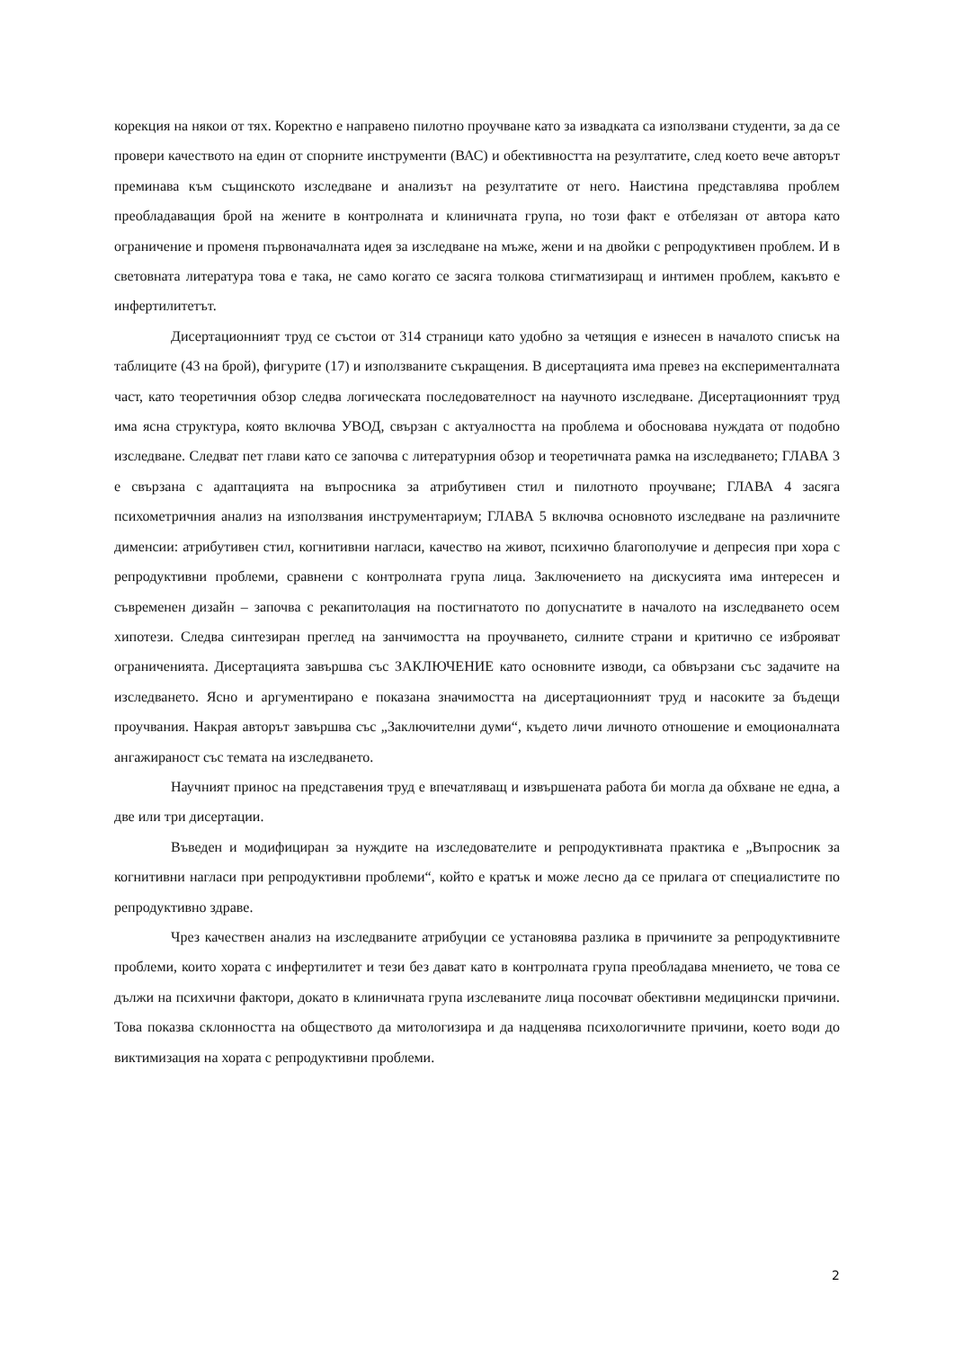корекция на някои от тях. Коректно е направено пилотно проучване като за извадката са използвани студенти, за да се провери качеството на един от спорните инструменти (ВАС) и обективността на резултатите, след което вече авторът преминава към същинското изследване и анализът на резултатите от него. Наистина представлява проблем преобладаващия брой на жените в контролната и клиничната група, но този факт е отбелязан от автора като ограничение и променя първоначалната идея за изследване на мъже, жени и на двойки с репродуктивен проблем. И в световната литература това е така, не само когато се засяга толкова стигматизиращ и интимен проблем, какъвто е инфертилитетът.
Дисертационният труд се състои от 314 страници като удобно за четящия е изнесен в началото списък на таблиците (43 на брой), фигурите (17) и използваните съкращения. В дисертацията има превез на експерименталната част, като теоретичния обзор следва логическата последователност на научното изследване. Дисертационният труд има ясна структура, която включва УВОД, свързан с актуалността на проблема и обосновава нуждата от подобно изследване. Следват пет глави като се започва с литературния обзор и теоретичната рамка на изследването; ГЛАВА 3 е свързана с адаптацията на въпросника за атрибутивен стил и пилотното проучване; ГЛАВА 4 засяга психометричния анализ на използвания инструментариум; ГЛАВА 5 включва основното изследване на различните дименсии: атрибутивен стил, когнитивни нагласи, качество на живот, психично благополучие и депресия при хора с репродуктивни проблеми, сравнени с контролната група лица. Заключението на дискусията има интересен и съвременен дизайн – започва с рекапитолация на постигнатото по допуснатите в началото на изследването осем хипотези. Следва синтезиран преглед на занчимостта на проучването, силните страни и критично се изброяват ограниченията. Дисертацията завършва със ЗАКЛЮЧЕНИЕ като основните изводи, са обвързани със задачите на изследването. Ясно и аргументирано е показана значимостта на дисертационният труд и насоките за бъдещи проучвания. Накрая авторът завършва със „Заключителни думи“, където личи личното отношение и емоционалната ангажираност със темата на изследването.
Научният принос на представения труд е впечатляващ и извършената работа би могла да обхване не една, а две или три дисертации.
Въведен и модифициран за нуждите на изследователите и репродуктивната практика е „Въпросник за когнитивни нагласи при репродуктивни проблеми“, който е кратък и може лесно да се прилага от специалистите по репродуктивно здраве.
Чрез качествен анализ на изследваните атрибуции се установява разлика в причините за репродуктивните проблеми, които хората с инфертилитет и тези без дават като в контролната група преобладава мнението, че това се дължи на психични фактори, докато в клиничната група изслеваните лица посочват обективни медицински причини. Това показва склонността на обществото да митологизира и да надценява психологичните причини, което води до виктимизация на хората с репродуктивни проблеми.
2